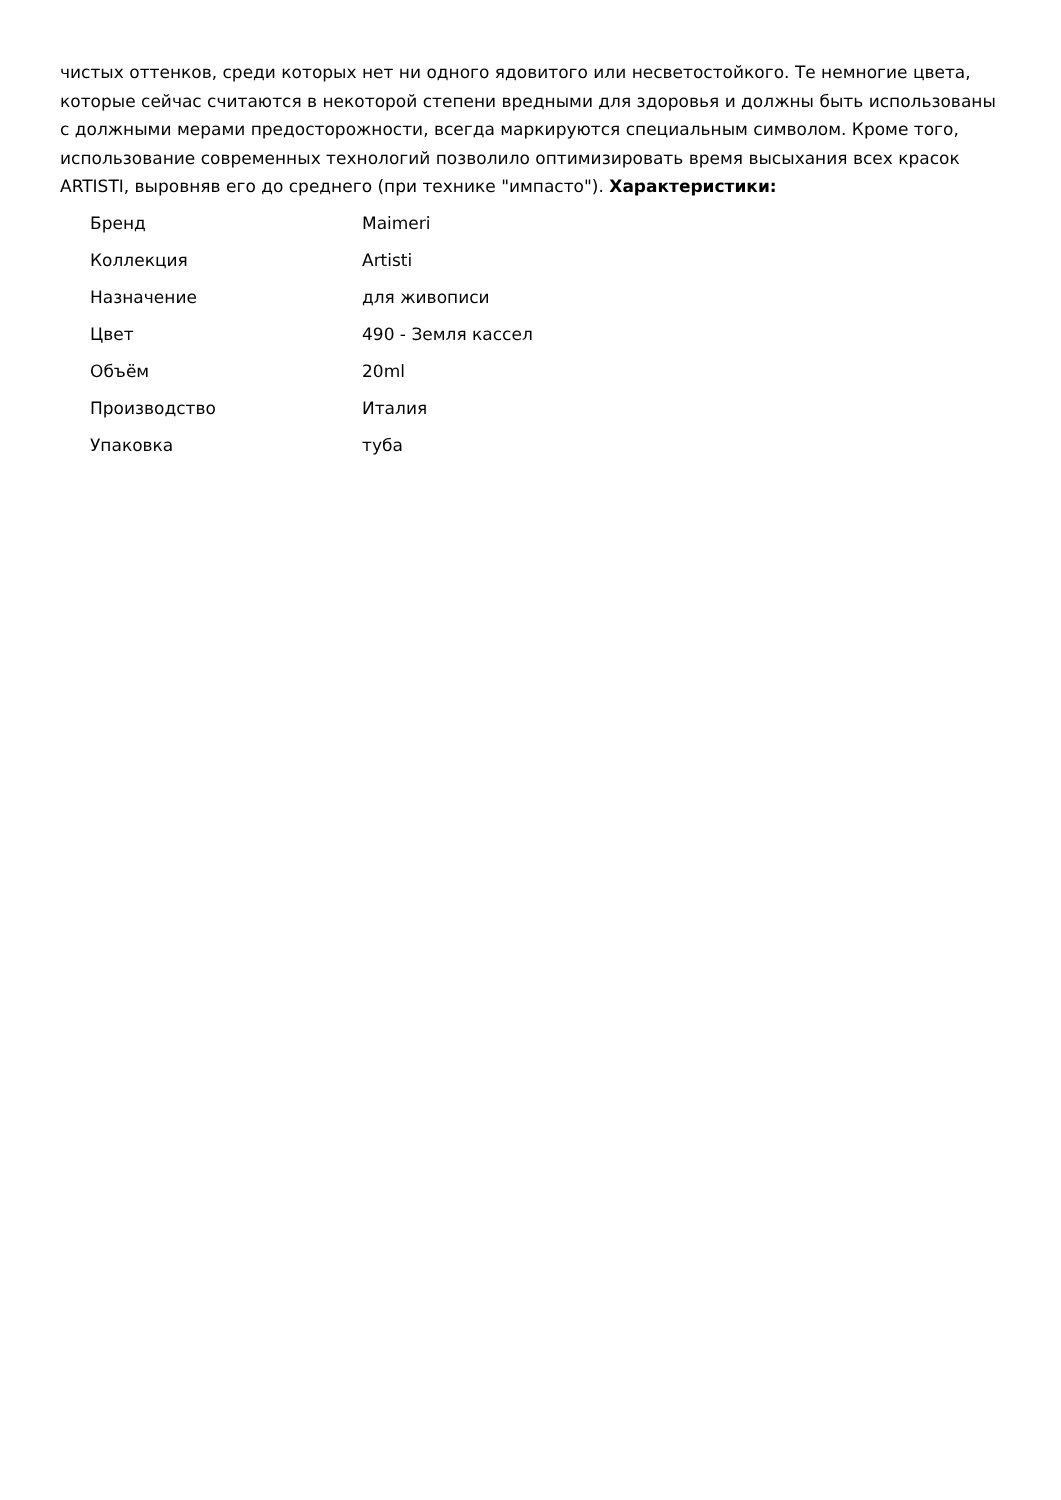чистых оттенков, среди которых нет ни одного ядовитого или несветостойкого. Те немногие цвета, которые сейчас считаются в некоторой степени вредными для здоровья и должны быть использованы с должными мерами предосторожности, всегда маркируются специальным символом. Кроме того, использование современных технологий позволило оптимизировать время высыхания всех красок ARTISTI, выровняв его до среднего (при технике "импасто"). Характеристики:
| Бренд | Maimeri |
| Коллекция | Artisti |
| Назначение | для живописи |
| Цвет | 490 - Земля кассел |
| Объём | 20ml |
| Производство | Италия |
| Упаковка | туба |